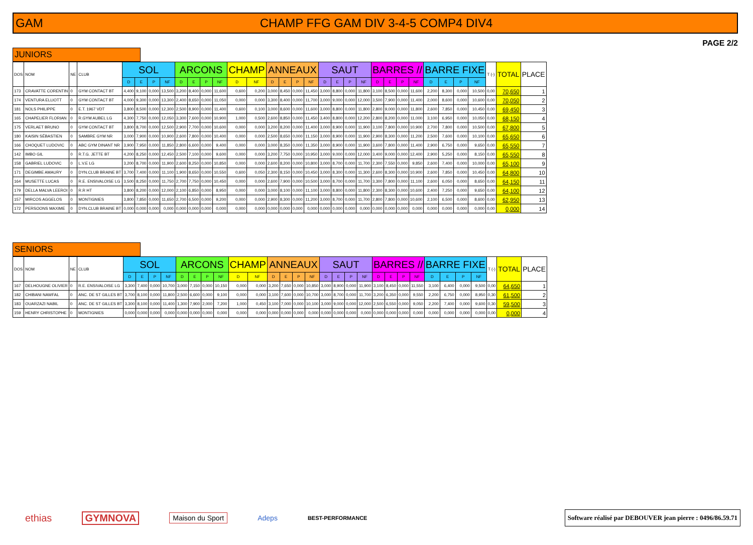GAM
CHAMP FFG GAM DIV 3-4-5 COMP4 DIV4
PAGE 2/2
JUNIORS
| DOS | NOM | NE | CLUB | SOL | | | | ARCONS | | | | CHAMP | | ANNEAUX | | | | SAUT | | | | BARRES // | | | | BARRE FIXE | | | | T (-) | TOTAL | PLACE |
| --- | --- | --- | --- | --- | --- | --- | --- | --- | --- | --- | --- | --- | --- | --- | --- | --- | --- | --- | --- | --- | --- | --- | --- | --- | --- | --- | --- | --- | --- | --- | --- | --- |
| | | | | D | E | P | NF | D | E | P | NF | D | NF | D | E | P | NF | D | E | P | NF | D | E | P | NF | D | E | P | NF | | | |
| 173 | CRAVATTE CORENTIN | 0 | GYM CONTACT BT | 4,400 | 9,100 | 0,000 | 13,500 | 3,200 | 8,400 | 0,000 | 11,600 | 0,600 | 0,200 | 3,000 | 8,450 | 0,000 | 11,450 | 3,000 | 8,800 | 0,000 | 11,800 | 3,100 | 8,500 | 0,000 | 11,600 | 2,200 | 8,300 | 0,000 | 10,500 | 0,00 | 70,650 | 1 |
| 174 | VENTURA ELLIOTT | 0 | GYM CONTACT BT | 4,000 | 9,300 | 0,000 | 13,300 | 2,400 | 8,650 | 0,000 | 11,050 | 0,000 | 0,000 | 3,300 | 8,400 | 0,000 | 11,700 | 3,000 | 9,000 | 0,000 | 12,000 | 3,500 | 7,900 | 0,000 | 11,400 | 2,000 | 8,600 | 0,000 | 10,600 | 0,00 | 70,050 | 2 |
| 181 | NOLS PHILIPPE | 0 | E.T. 1967 VDT | 3,800 | 8,500 | 0,000 | 12,300 | 2,500 | 8,900 | 0,000 | 11,400 | 0,600 | 0,100 | 3,000 | 8,600 | 0,000 | 11,600 | 3,000 | 8,800 | 0,000 | 11,800 | 2,800 | 9,000 | 0,000 | 11,800 | 2,600 | 7,850 | 0,000 | 10,450 | 0,00 | 69,450 | 3 |
| 165 | CHAPELIER FLORIAN | 0 | R.GYM AUBEL LG | 4,300 | 7,750 | 0,000 | 12,050 | 3,300 | 7,600 | 0,000 | 10,900 | 1,000 | 0,500 | 2,600 | 8,850 | 0,000 | 11,450 | 3,400 | 8,800 | 0,000 | 12,200 | 2,800 | 8,200 | 0,000 | 11,000 | 3,100 | 6,950 | 0,000 | 10,050 | 0,00 | 68,150 | 4 |
| 175 | VERLAET BRUNO | 0 | GYM CONTACT BT | 3,800 | 8,700 | 0,000 | 12,500 | 2,900 | 7,700 | 0,000 | 10,600 | 0,000 | 0,000 | 3,200 | 8,200 | 0,000 | 11,400 | 3,000 | 8,900 | 0,000 | 11,900 | 3,100 | 7,800 | 0,000 | 10,900 | 2,700 | 7,800 | 0,000 | 10,500 | 0,00 | 67,800 | 5 |
| 180 | KAISIN SÉBASTIEN | 0 | SAMBRE GYM NR | 3,000 | 7,900 | 0,000 | 10,900 | 2,600 | 7,800 | 0,000 | 10,400 | 0,000 | 0,000 | 2,500 | 8,650 | 0,000 | 11,150 | 3,000 | 8,900 | 0,000 | 11,900 | 2,900 | 8,300 | 0,000 | 11,200 | 2,500 | 7,600 | 0,000 | 10,100 | 0,00 | 65,650 | 6 |
| 166 | CHOQUET LUDOVIC | 0 | ABC GYM DINANT NR | 3,900 | 7,950 | 0,000 | 11,850 | 2,800 | 6,600 | 0,000 | 9,400 | 0,000 | 0,000 | 3,000 | 8,350 | 0,000 | 11,350 | 3,000 | 8,900 | 0,000 | 11,900 | 3,600 | 7,800 | 0,000 | 11,400 | 2,900 | 6,750 | 0,000 | 9,650 | 0,00 | 65,550 | 7 |
| 142 | IMBO GIL | 0 | R.T.G. JETTE BT | 4,200 | 8,250 | 0,000 | 12,450 | 2,500 | 7,100 | 0,000 | 9,600 | 0,000 | 0,000 | 3,200 | 7,750 | 0,000 | 10,950 | 3,000 | 9,000 | 0,000 | 12,000 | 3,400 | 9,000 | 0,000 | 12,400 | 2,900 | 5,250 | 0,000 | 8,150 | 0,00 | 65,550 | 8 |
| 158 | GABRIEL LUDOVIC | 0 | L.V.E LG | 3,200 | 8,700 | 0,000 | 11,900 | 2,600 | 8,250 | 0,000 | 10,850 | 0,000 | 0,000 | 2,600 | 8,200 | 0,000 | 10,800 | 3,000 | 8,700 | 0,000 | 11,700 | 2,300 | 7,550 | 0,000 | 9,850 | 2,600 | 7,400 | 0,000 | 10,000 | 0,00 | 65,100 | 9 |
| 171 | DEGIMBE AMAURY | 0 | DYN.CLUB BRAINE BT | 3,700 | 7,400 | 0,000 | 11,100 | 1,900 | 8,650 | 0,000 | 10,550 | 0,600 | 0,050 | 2,300 | 8,150 | 0,000 | 10,450 | 3,000 | 8,300 | 0,000 | 11,300 | 2,600 | 8,300 | 0,000 | 10,900 | 2,600 | 7,850 | 0,000 | 10,450 | 0,00 | 64,800 | 10 |
| 164 | MUSETTE LUCAS | 0 | R.E. ENSIVALOISE LG | 3,500 | 8,250 | 0,000 | 11,750 | 2,700 | 7,750 | 0,000 | 10,450 | 0,000 | 0,000 | 2,600 | 7,900 | 0,000 | 10,500 | 3,000 | 8,700 | 0,000 | 11,700 | 3,300 | 7,800 | 0,000 | 11,100 | 2,600 | 6,050 | 0,000 | 8,650 | 0,00 | 64,150 | 11 |
| 179 | DELLA MALVA LEEROI | 0 | R.R HT | 3,800 | 8,200 | 0,000 | 12,000 | 2,100 | 6,850 | 0,000 | 8,950 | 0,000 | 0,000 | 3,000 | 8,100 | 0,000 | 11,100 | 3,000 | 8,800 | 0,000 | 11,800 | 2,300 | 8,300 | 0,000 | 10,600 | 2,400 | 7,250 | 0,000 | 9,650 | 0,00 | 64,100 | 12 |
| 157 | MIRCOS AGGELOS | 0 | MONTIGNIES | 3,800 | 7,850 | 0,000 | 11,650 | 2,700 | 6,500 | 0,000 | 9,200 | 0,000 | 0,000 | 2,900 | 8,300 | 0,000 | 11,200 | 3,000 | 8,700 | 0,000 | 11,700 | 2,800 | 7,800 | 0,000 | 10,600 | 2,100 | 6,500 | 0,000 | 8,600 | 0,00 | 62,950 | 13 |
| 172 | PERSOONS MAXIME | 0 | DYN.CLUB BRAINE BT | 0,000 | 0,000 | 0,000 | 0,000 | 0,000 | 0,000 | 0,000 | 0,000 | 0,000 | 0,000 | 0,000 | 0,000 | 0,000 | 0,000 | 0,000 | 0,000 | 0,000 | 0,000 | 0,000 | 0,000 | 0,000 | 0,000 | 0,000 | 0,000 | 0,000 | 0,000 | 0,00 | 0,000 | 14 |
SENIORS
| DOS | NOM | NE | CLUB | SOL | | | | ARCONS | | | | CHAMP | | ANNEAUX | | | | SAUT | | | | BARRES // | | | | BARRE FIXE | | | | T (-) | TOTAL | PLACE |
| --- | --- | --- | --- | --- | --- | --- | --- | --- | --- | --- | --- | --- | --- | --- | --- | --- | --- | --- | --- | --- | --- | --- | --- | --- | --- | --- | --- | --- | --- | --- | --- | --- |
| | | | | D | E | P | NF | D | E | P | NF | D | NF | D | E | P | NF | D | E | P | NF | D | E | P | NF | D | E | P | NF | | | |
| 167 | DELHOUGNE OLIVIER | 0 | R.E. ENSIVALOISE LG | 3,300 | 7,400 | 0,000 | 10,700 | 3,000 | 7,150 | 0,000 | 10,150 | 0,000 | 0,000 | 3,200 | 7,650 | 0,000 | 10,850 | 3,000 | 8,900 | 0,000 | 11,900 | 3,100 | 8,450 | 0,000 | 11,550 | 3,100 | 6,400 | 0,000 | 9,500 | 0,00 | 64,650 | 1 |
| 182 | CHIBANI NAWFAL | 0 | ANC. DE ST GILLES BT | 3,700 | 8,100 | 0,000 | 11,800 | 2,500 | 6,600 | 0,000 | 9,100 | 0,000 | 0,000 | 3,100 | 7,600 | 0,000 | 10,700 | 3,000 | 8,700 | 0,000 | 11,700 | 3,200 | 6,350 | 0,000 | 9,550 | 2,200 | 6,750 | 0,000 | 8,950 | 0,30 | 61,500 | 2 |
| 183 | OUARZAZI NABIL | 0 | ANC. DE ST GILLES BT | 3,300 | 8,100 | 0,000 | 11,400 | 1,300 | 7,900 | 2,000 | 7,200 | 1,000 | 0,450 | 3,100 | 7,000 | 0,000 | 10,100 | 3,000 | 9,000 | 0,000 | 12,000 | 2,500 | 6,550 | 0,000 | 9,050 | 2,200 | 7,400 | 0,000 | 9,600 | 0,30 | 59,500 | 3 |
| 159 | HENRY CHRISTOPHE | 0 | MONTIGNIES | 0,000 | 0,000 | 0,000 | 0,000 | 0,000 | 0,000 | 0,000 | 0,000 | 0,000 | 0,000 | 0,000 | 0,000 | 0,000 | 0,000 | 0,000 | 0,000 | 0,000 | 0,000 | 0,000 | 0,000 | 0,000 | 0,000 | 0,000 | 0,000 | 0,000 | 0,000 | 0,00 | 0,000 | 4 |
ethias GYMNOVA Maison du Sport Adeps BEST-PERFORMANCE
Software réalisé par DEBOUVER jean pierre : 0496/86.59.71